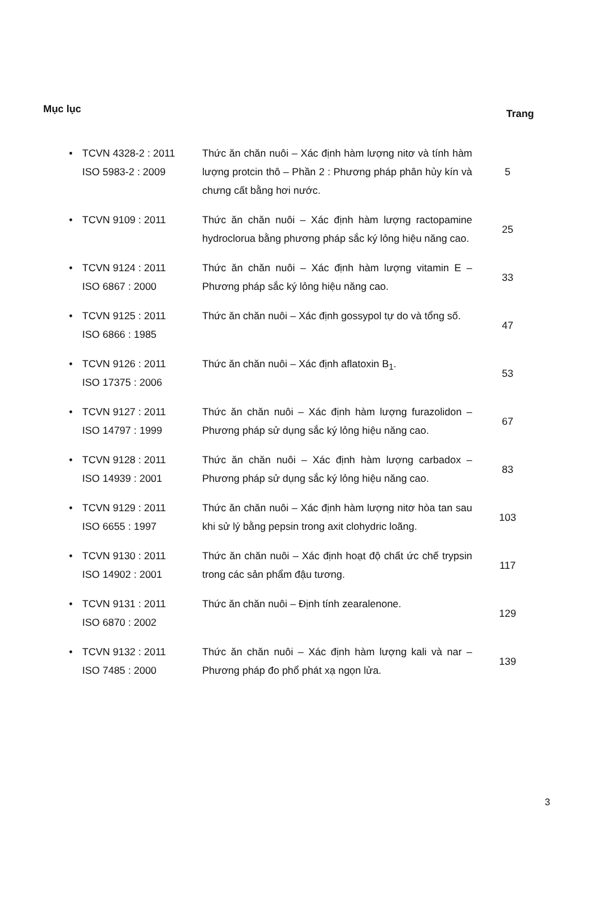Mục lục Trang
| • | TCVN 4328-2 : 2011 ISO 5983-2 : 2009 | Thức ăn chăn nuôi – Xác định hàm lượng nitơ và tính hàm lượng protcin thô – Phần 2 : Phương pháp phân hủy kín và chưng cất bằng hơi nước. | 5 |
| • | TCVN 9109 : 2011 | Thức ăn chăn nuôi – Xác định hàm lượng ractopamine hydroclorua bằng phương pháp sắc ký lỏng hiệu năng cao. | 25 |
| • | TCVN 9124 : 2011 ISO 6867 : 2000 | Thức ăn chăn nuôi – Xác định hàm lượng vitamin E – Phương pháp sắc ký lỏng hiệu năng cao. | 33 |
| • | TCVN 9125 : 2011 ISO 6866 : 1985 | Thức ăn chăn nuôi – Xác định gossypol tự do và tổng số. | 47 |
| • | TCVN 9126 : 2011 ISO 17375 : 2006 | Thức ăn chăn nuôi – Xác định aflatoxin B<sub>1</sub>. | 53 |
| • | TCVN 9127 : 2011 ISO 14797 : 1999 | Thức ăn chăn nuôi – Xác định hàm lượng furazolidon – Phương pháp sử dụng sắc ký lỏng hiệu năng cao. | 67 |
| • | TCVN 9128 : 2011 ISO 14939 : 2001 | Thức ăn chăn nuôi – Xác định hàm lượng carbadox – Phương pháp sử dụng sắc ký lỏng hiệu năng cao. | 83 |
| • | TCVN 9129 : 2011 ISO 6655 : 1997 | Thức ăn chăn nuôi – Xác định hàm lượng nitơ hòa tan sau khi sử lý bằng pepsin trong axit clohydric loãng. | 103 |
| • | TCVN 9130 : 2011 ISO 14902 : 2001 | Thức ăn chăn nuôi – Xác định hoạt độ chất ức chế trypsin trong các sản phẩm đậu tương. | 117 |
| • | TCVN 9131 : 2011 ISO 6870 : 2002 | Thức ăn chăn nuôi – Định tính zearalenone. | 129 |
| • | TCVN 9132 : 2011 ISO 7485 : 2000 | Thức ăn chăn nuôi – Xác định hàm lượng kali và nar – Phương pháp đo phổ phát xạ ngọn lửa. | 139 |
3